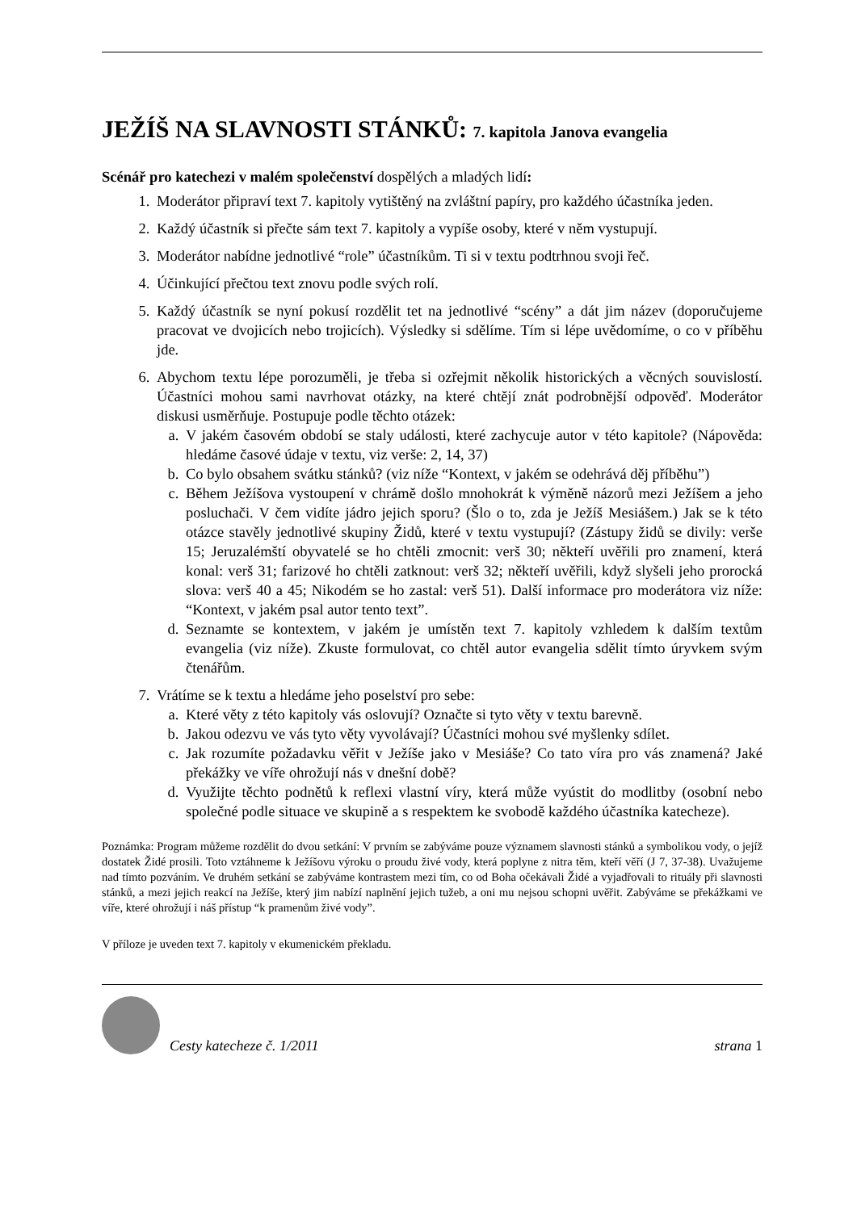JEŽÍŠ NA SLAVNOSTI STÁNKŮ: 7. kapitola Janova evangelia
Scénář pro katechezi v malém společenství dospělých a mladých lidí:
1. Moderátor připraví text 7. kapitoly vytištěný na zvláštní papíry, pro každého účastníka jeden.
2. Každý účastník si přečte sám text 7. kapitoly a vypíše osoby, které v něm vystupují.
3. Moderátor nabídne jednotlivé “role” účastníkům. Ti si v textu podtrhnou svoji řeč.
4. Účinkující přečtou text znovu podle svých rolí.
5. Každý účastník se nyní pokusí rozdělit tet na jednotlivé “scény” a dát jim název (doporučujeme pracovat ve dvojicích nebo trojicích). Výsledky si sdělíme. Tím si lépe uvědomíme, o co v příběhu jde.
6. Abychom textu lépe porozuměli, je třeba si ozřejmit několik historických a věcných souvislostí. Účastníci mohou sami navrhovat otázky, na které chtějí znát podrobnější odpověď. Moderátor diskusi usměrňuje. Postupuje podle těchto otázek:
a. V jakém časovém období se staly události, které zachycuje autor v této kapitole? (Nápověda: hledáme časové údaje v textu, viz verše: 2, 14, 37)
b. Co bylo obsahem svátku stánků? (viz níže “Kontext, v jakém se odehrává děj příběhu”)
c. Během Ježíšova vystoupení v chrámě došlo mnohokrát k výměně názorů mezi Ježíšem a jeho posluchači. V čem vidíte jádro jejich sporu? (Šlo o to, zda je Ježíš Mesiášem.) Jak se k této otázce stavěly jednotlivé skupiny Židů, které v textu vystupují? (Zástupy židů se divily: verše 15; Jeruzalémští obyvatelé se ho chtěli zmocnit: verš 30; někteří uvěřili pro znamení, která konal: verš 31; farizové ho chtěli zatknout: verš 32; někteří uvěřili, když slyšeli jeho prorocká slova: verš 40 a 45; Nikodém se ho zastal: verš 51). Další informace pro moderátora viz níže: “Kontext, v jakém psal autor tento text”.
d. Seznamte se kontextem, v jakém je umístěn text 7. kapitoly vzhledem k dalším textům evangelia (viz níže). Zkuste formulovat, co chtěl autor evangelia sdělit tímto úryvkem svým čtenářům.
7. Vrátíme se k textu a hledáme jeho poselství pro sebe:
a. Které věty z této kapitoly vás oslovují? Označte si tyto věty v textu barevně.
b. Jakou odezvu ve vás tyto věty vyvolávají? Účastníci mohou své myšlenky sdílet.
c. Jak rozumíte požadavku věřit v Ježíše jako v Mesiáše? Co tato víra pro vás znamená? Jaké překážky ve víře ohrožují nás v dnešní době?
d. Využijte těchto podnětů k reflexi vlastní víry, která může vyústit do modlitby (osobní nebo společné podle situace ve skupině a s respektem ke svobodě každého účastníka katecheze).
Poznámka: Program můžeme rozdělit do dvou setkání: V prvním se zabýváme pouze významem slavnosti stánků a symbolikou vody, o jejíž dostatek Židé prosili. Toto vztáhneme k Ježíšovu výroku o proudu živé vody, která poplyne z nitra těm, kteří věří (J 7, 37-38). Uvažujeme nad tímto pozváním. Ve druhém setkání se zabýváme kontrastem mezi tím, co od Boha očekávali Židé a vyjadřovali to rituály při slavnosti stánků, a mezi jejich reakcí na Ježíše, který jim nabízí naplnění jejich tužeb, a oni mu nejsou schopni uvěřit. Zabýváme se překážkami ve víře, které ohrožují i náš přístup “k pramenům živé vody”.
V příloze je uveden text 7. kapitoly v ekumenickém překladu.
Cesty katecheze č. 1/2011 strana 1